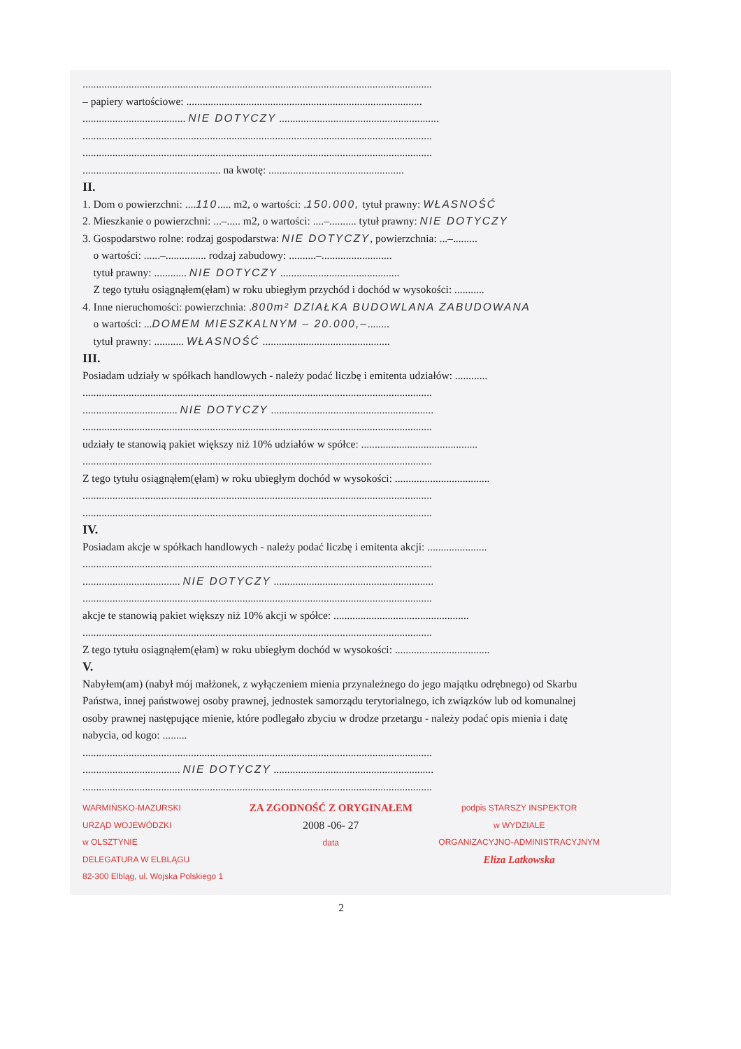.................................................................................................................................
– papiery wartościowe: .......................................................................................
...................................... NIE DOTYCZY ...........................................................
.................................................................................................................................
.................................................................................................................................
................................................... na kwotę: ..................................................
II.
1. Dom o powierzchni: ....110..... m2, o wartości: .150.000, tytuł prawny: WŁASNOŚĆ
2. Mieszkanie o powierzchni: ...–..... m2, o wartości: ....–.......... tytuł prawny: NIE DOTYCZY
3. Gospodarstwo rolne: rodzaj gospodarstwa: NIE DOTYCZY, powierzchnia: ...–.........
o wartości: ......–............... rodzaj zabudowy: ..........–..........................
tytuł prawny: ............ NIE DOTYCZY ............................................
Z tego tytułu osiągnąłem(ęłam) w roku ubiegłym przychód i dochód w wysokości: ...........
4. Inne nieruchomości: powierzchnia: .800m² DZIAŁKA BUDOWLANA ZABUDOWANA
o wartości: ...DOMEM MIESZKALNYM – 20.000,–........
tytuł prawny: ........... WŁASNOŚĆ ...............................................
III.
Posiadam udziały w spółkach handlowych - należy podać liczbę i emitenta udziałów: ............
.................................................................................................................................
................................... NIE DOTYCZY ............................................................
.................................................................................................................................
udziały te stanowią pakiet większy niż 10% udziałów w spółce: ...........................................
.................................................................................................................................
Z tego tytułu osiągnąłem(ęłam) w roku ubiegłym dochód w wysokości: ...................................
.................................................................................................................................
.................................................................................................................................
IV.
Posiadam akcje w spółkach handlowych - należy podać liczbę i emitenta akcji: ......................
.................................................................................................................................
.................................... NIE DOTYCZY ...........................................................
.................................................................................................................................
akcje te stanowią pakiet większy niż 10% akcji w spółce: ..................................................
.................................................................................................................................
Z tego tytułu osiągnąłem(ęłam) w roku ubiegłym dochód w wysokości: ...................................
V.
Nabyłem(am) (nabył mój małżonek, z wyłączeniem mienia przynależnego do jego majątku odrębnego) od Skarbu Państwa, innej państwowej osoby prawnej, jednostek samorządu terytorialnego, ich związków lub od komunalnej osoby prawnej następujące mienie, które podlegało zbyciu w drodze przetargu - należy podać opis mienia i datę nabycia, od kogo: .........
.................................................................................................................................
.................................... NIE DOTYCZY ...........................................................
.................................................................................................................................
WARMIŃSKO-MAZURSKI
URZĄD WOJEWÓDZKI
w OLSZTYNIE
DELEGATURA W ELBLĄGU
82-300 Elbląg, ul. Wojska Polskiego 1
ZA ZGODNOŚĆ Z ORYGINAŁEM
2008 -06- 27
data
podpis STARSZY INSPEKTOR
w WYDZIALE
ORGANIZACYJNO-ADMINISTRACYJNYM
Eliza Latkowska
2